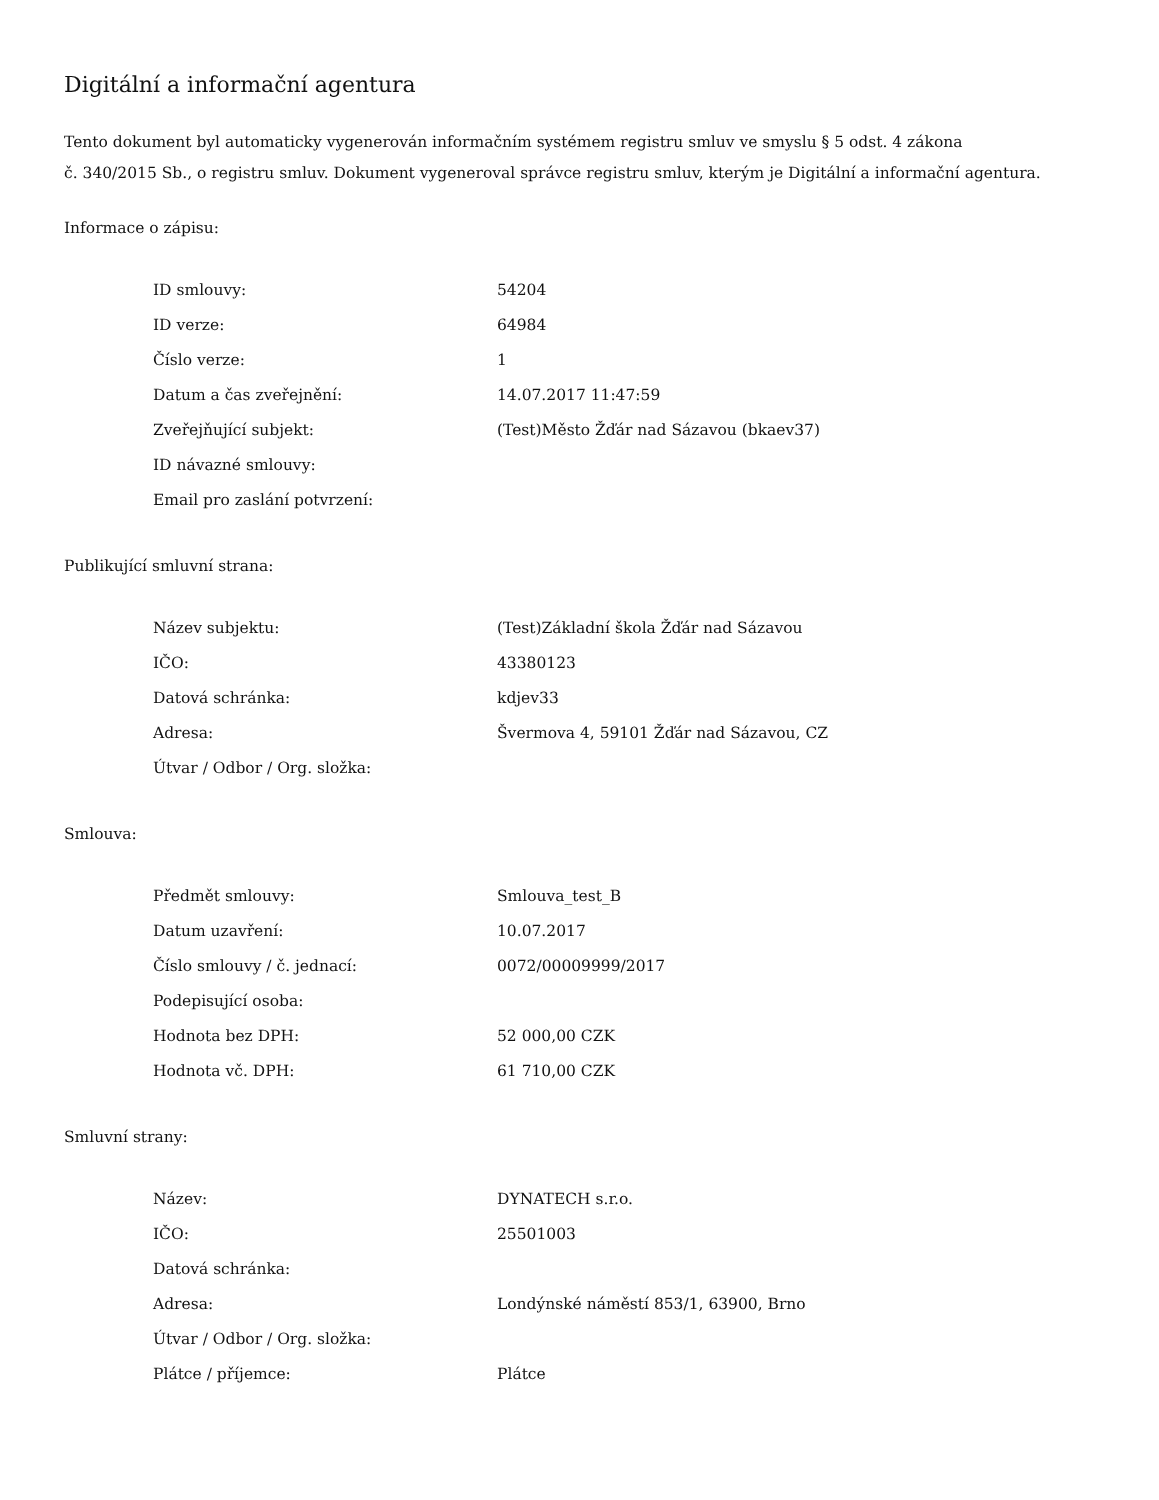Digitální a informační agentura
Tento dokument byl automaticky vygenerován informačním systémem registru smluv ve smyslu § 5 odst. 4 zákona
č. 340/2015 Sb., o registru smluv. Dokument vygeneroval správce registru smluv, kterým je Digitální a informační agentura.
Informace o zápisu:
| ID smlouvy: | 54204 |
| ID verze: | 64984 |
| Číslo verze: | 1 |
| Datum a čas zveřejnění: | 14.07.2017 11:47:59 |
| Zveřejňující subjekt: | (Test)Město Žďár nad Sázavou (bkaev37) |
| ID návazné smlouvy: | |
| Email pro zaslání potvrzení: | |
Publikující smluvní strana:
| Název subjektu: | (Test)Základní škola Žďár nad Sázavou |
| IČO: | 43380123 |
| Datová schránka: | kdjev33 |
| Adresa: | Švermova 4, 59101 Žďár nad Sázavou, CZ |
| Útvar / Odbor / Org. složka: | |
Smlouva:
| Předmět smlouvy: | Smlouva_test_B |
| Datum uzavření: | 10.07.2017 |
| Číslo smlouvy / č. jednací: | 0072/00009999/2017 |
| Podepisující osoba: | |
| Hodnota bez DPH: | 52 000,00 CZK |
| Hodnota vč. DPH: | 61 710,00 CZK |
Smluvní strany:
| Název: | DYNATECH s.r.o. |
| IČO: | 25501003 |
| Datová schránka: | |
| Adresa: | Londýnské náměstí 853/1, 63900, Brno |
| Útvar / Odbor / Org. složka: | |
| Plátce / příjemce: | Plátce |